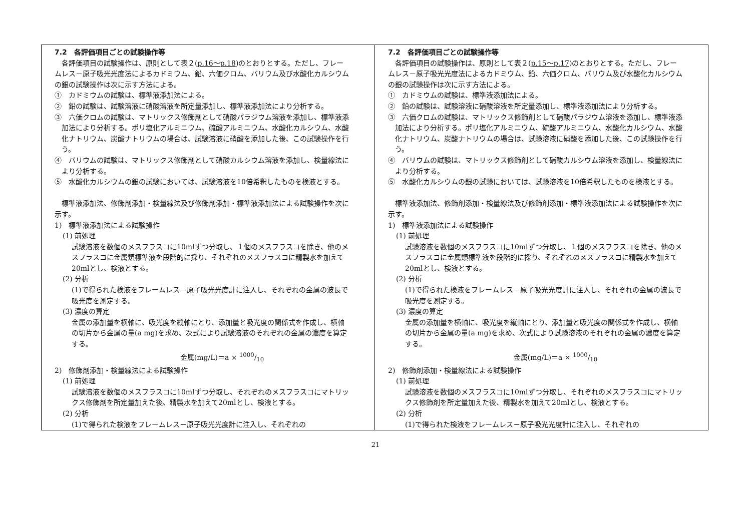| 7.2 各評価項目ごとの試験操作等 各評価項目の試験操作は、原則として表２( p.16～p.18 )のとおりとする。ただし、フレームレス－原子吸光光度法によるカドミウム、鉛、六価クロム、バリウム及び水酸化カルシウムの銀の試験操作は次に示す方法による。 ① カドミウムの試験は、標準液添加法による。 ② 鉛の試験は、試験溶液に硝酸溶液を所定量添加し、標準液添加法により分析する。 ③ 六価クロムの試験は、マトリックス修飾剤として硝酸パラジウム溶液を添加し、標準液添加法により分析する。ポリ塩化アルミニウム、硫酸アルミニウム、水酸化カルシウム、水酸化ナトリウム、炭酸ナトリウムの場合は、試験溶液に硝酸を添加した後、この試験操作を行う。 ④ バリウムの試験は、マトリックス修飾剤として硝酸カルシウム溶液を添加し、検量線法により分析する。 ⑤ 水酸化カルシウムの銀の試験においては、試験溶液を10倍希釈したものを検液とする。 標準液添加法、修飾剤添加・検量線法及び修飾剤添加・標準液添加法による試験操作を次に示す。 1) 標準液添加法による試験操作 (1) 前処理 試験溶液を数個のメスフラスコに10mlずつ分取し、１個のメスフラスコを除き、他のメスフラスコに金属類標準液を段階的に採り、それぞれのメスフラスコに精製水を加えて20mlとし、検液とする。 (2) 分析 (1)で得られた検液をフレームレス－原子吸光光度計に注入し、それぞれの金属の波長で吸光度を測定する。 (3) 濃度の算定 金属の添加量を横軸に、吸光度を縦軸にとり、添加量と吸光度の関係式を作成し、横軸の切片から金属の量(a mg)を求め、次式により試験溶液のそれぞれの金属の濃度を算定する。 金属(mg/L)＝a × 1000/10 2) 修飾剤添加・検量線法による試験操作 (1) 前処理 試験溶液を数個のメスフラスコに10mlずつ分取し、それぞれのメスフラスコにマトリックス修飾剤を所定量加えた後、精製水を加えて20mlとし、検液とする。 (2) 分析 (1)で得られた検液をフレームレス－原子吸光光度計に注入し、それぞれの | 7.2 各評価項目ごとの試験操作等 各評価項目の試験操作は、原則として表２( p.15～p.17 )のとおりとする。ただし、フレームレス－原子吸光光度法によるカドミウム、鉛、六価クロム、バリウム及び水酸化カルシウムの銀の試験操作は次に示す方法による。 ① カドミウムの試験は、標準液添加法による。 ② 鉛の試験は、試験溶液に硝酸溶液を所定量添加し、標準液添加法により分析する。 ③ 六価クロムの試験は、マトリックス修飾剤として硝酸パラジウム溶液を添加し、標準液添加法により分析する。ポリ塩化アルミニウム、硫酸アルミニウム、水酸化カルシウム、水酸化ナトリウム、炭酸ナトリウムの場合は、試験溶液に硝酸を添加した後、この試験操作を行う。 ④ バリウムの試験は、マトリックス修飾剤として硝酸カルシウム溶液を添加し、検量線法により分析する。 ⑤ 水酸化カルシウムの銀の試験においては、試験溶液を10倍希釈したものを検液とする。 標準液添加法、修飾剤添加・検量線法及び修飾剤添加・標準液添加法による試験操作を次に示す。 1) 標準液添加法による試験操作 (1) 前処理 試験溶液を数個のメスフラスコに10mlずつ分取し、１個のメスフラスコを除き、他のメスフラスコに金属類標準液を段階的に採り、それぞれのメスフラスコに精製水を加えて20mlとし、検液とする。 (2) 分析 (1)で得られた検液をフレームレス－原子吸光光度計に注入し、それぞれの金属の波長で吸光度を測定する。 (3) 濃度の算定 金属の添加量を横軸に、吸光度を縦軸にとり、添加量と吸光度の関係式を作成し、横軸の切片から金属の量(a mg)を求め、次式により試験溶液のそれぞれの金属の濃度を算定する。 金属(mg/L)＝a × 1000/10 2) 修飾剤添加・検量線法による試験操作 (1) 前処理 試験溶液を数個のメスフラスコに10mlずつ分取し、それぞれのメスフラスコにマトリックス修飾剤を所定量加えた後、精製水を加えて20mlとし、検液とする。 (2) 分析 (1)で得られた検液をフレームレス－原子吸光光度計に注入し、それぞれの |
21